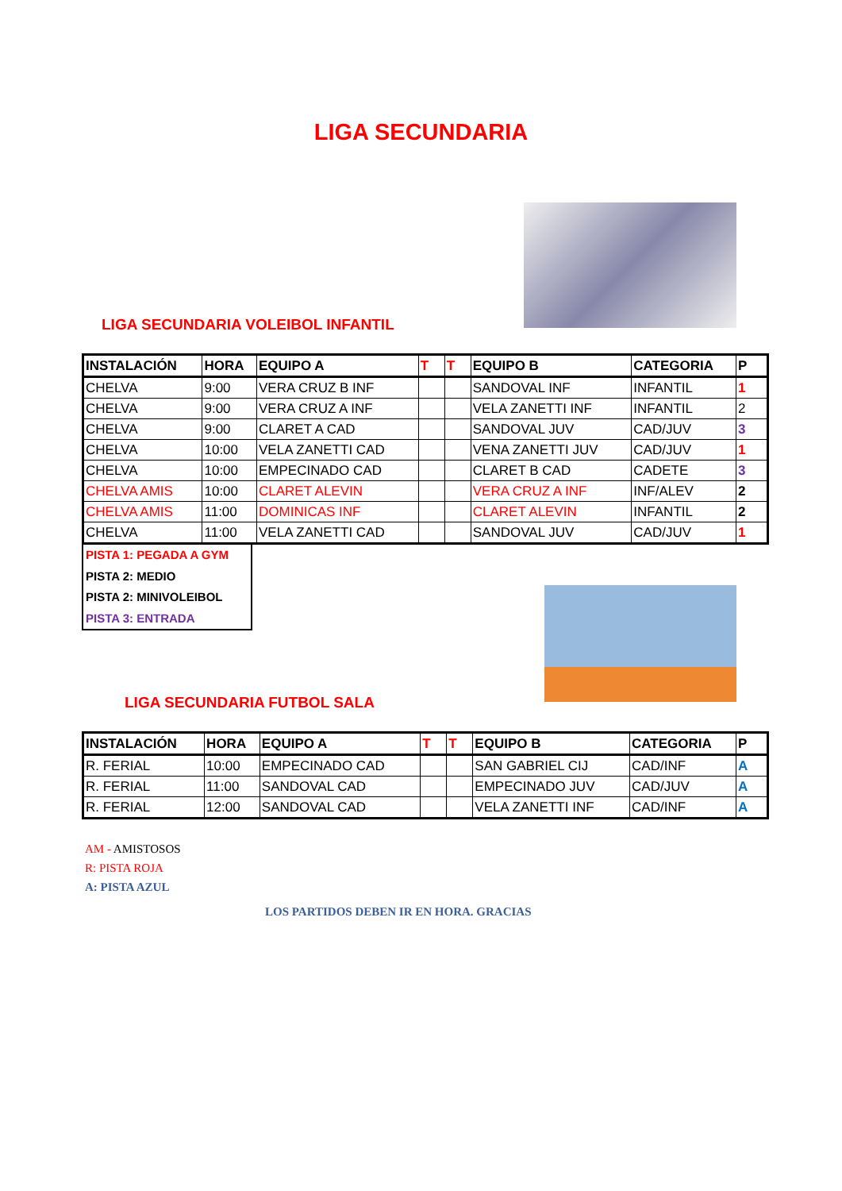LIGA SECUNDARIA
LIGA SECUNDARIA VOLEIBOL INFANTIL
| INSTALACIÓN | HORA | EQUIPO A | T | T | EQUIPO B | CATEGORIA | P |
| --- | --- | --- | --- | --- | --- | --- | --- |
| CHELVA | 9:00 | VERA CRUZ B INF | | | SANDOVAL INF | INFANTIL | 1 |
| CHELVA | 9:00 | VERA CRUZ A INF | | | VELA ZANETTI INF | INFANTIL | 2 |
| CHELVA | 9:00 | CLARET A CAD | | | SANDOVAL JUV | CAD/JUV | 3 |
| CHELVA | 10:00 | VELA ZANETTI CAD | | | VENA ZANETTI JUV | CAD/JUV | 1 |
| CHELVA | 10:00 | EMPECINADO CAD | | | CLARET B CAD | CADETE | 3 |
| CHELVA AMIS | 10:00 | CLARET ALEVIN | | | VERA CRUZ A INF | INF/ALEV | 2 |
| CHELVA AMIS | 11:00 | DOMINICAS INF | | | CLARET ALEVIN | INFANTIL | 2 |
| CHELVA | 11:00 | VELA ZANETTI CAD | | | SANDOVAL JUV | CAD/JUV | 1 |
PISTA 1: PEGADA A GYM
PISTA 2: MEDIO
PISTA 2: MINIVOLEIBOL
PISTA 3: ENTRADA
LIGA SECUNDARIA FUTBOL SALA
| INSTALACIÓN | HORA | EQUIPO A | T | T | EQUIPO B | CATEGORIA | P |
| --- | --- | --- | --- | --- | --- | --- | --- |
| R. FERIAL | 10:00 | EMPECINADO CAD | | | SAN GABRIEL CIJ | CAD/INF | A |
| R. FERIAL | 11:00 | SANDOVAL CAD | | | EMPECINADO JUV | CAD/JUV | A |
| R. FERIAL | 12:00 | SANDOVAL CAD | | | VELA ZANETTI INF | CAD/INF | A |
AM - AMISTOSOS
R: PISTA ROJA
A: PISTA AZUL
LOS PARTIDOS DEBEN IR EN HORA. GRACIAS